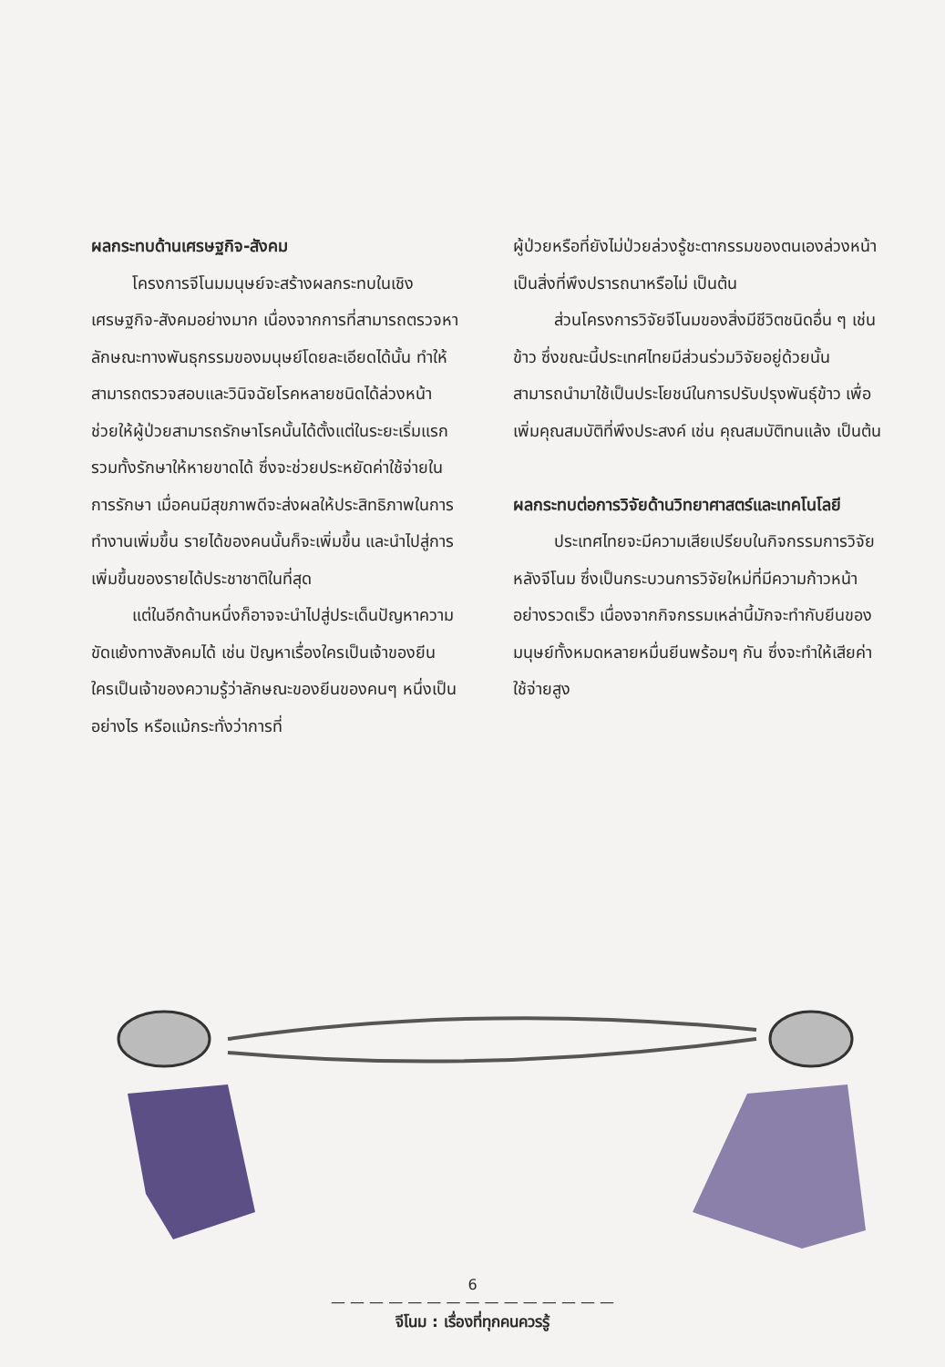ผลกระทบด้านเศรษฐกิจ-สังคม
โครงการจีโนมมนุษย์จะสร้างผลกระทบในเชิงเศรษฐกิจ-สังคมอย่างมาก เนื่องจากการที่สามารถตรวจหาลักษณะทางพันธุกรรมของมนุษย์โดยละเอียดได้นั้น ทำให้สามารถตรวจสอบและวินิจฉัยโรคหลายชนิดได้ล่วงหน้า ช่วยให้ผู้ป่วยสามารถรักษาโรคนั้นได้ตั้งแต่ในระยะเริ่มแรก รวมทั้งรักษาให้หายขาดได้ ซึ่งจะช่วยประหยัดค่าใช้จ่ายในการรักษา เมื่อคนมีสุขภาพดีจะส่งผลให้ประสิทธิภาพในการทำงานเพิ่มขึ้น รายได้ของคนนั้นก็จะเพิ่มขึ้น และนำไปสู่การเพิ่มขึ้นของรายได้ประชาชาติในที่สุด
แต่ในอีกด้านหนึ่งก็อาจจะนำไปสู่ประเด็นปัญหาความขัดแย้งทางสังคมได้ เช่น ปัญหาเรื่องใครเป็นเจ้าของยีน ใครเป็นเจ้าของความรู้ว่าลักษณะของยีนของคนๆ หนึ่งเป็นอย่างไร หรือแม้กระทั่งว่าการที่
ผู้ป่วยหรือที่ยังไม่ป่วยล่วงรู้ชะตากรรมของตนเองล่วงหน้าเป็นสิ่งที่พึงปรารถนาหรือไม่ เป็นต้น
ส่วนโครงการวิจัยจีโนมของสิ่งมีชีวิตชนิดอื่น ๆ เช่น ข้าว ซึ่งขณะนี้ประเทศไทยมีส่วนร่วมวิจัยอยู่ด้วยนั้น สามารถนำมาใช้เป็นประโยชน์ในการปรับปรุงพันธุ์ข้าว เพื่อเพิ่มคุณสมบัติที่พึงประสงค์ เช่น คุณสมบัติทนแล้ง เป็นต้น
ผลกระทบต่อการวิจัยด้านวิทยาศาสตร์และเทคโนโลยี
ประเทศไทยจะมีความเสียเปรียบในกิจกรรมการวิจัยหลังจีโนม ซึ่งเป็นกระบวนการวิจัยใหม่ที่มีความก้าวหน้าอย่างรวดเร็ว เนื่องจากกิจกรรมเหล่านี้มักจะทำกับยีนของมนุษย์ทั้งหมดหลายหมื่นยีนพร้อมๆ กัน ซึ่งจะทำให้เสียค่าใช้จ่ายสูง
6
— — — — — — — — — — — — — — —
จีโนม : เรื่องที่ทุกคนควรรู้